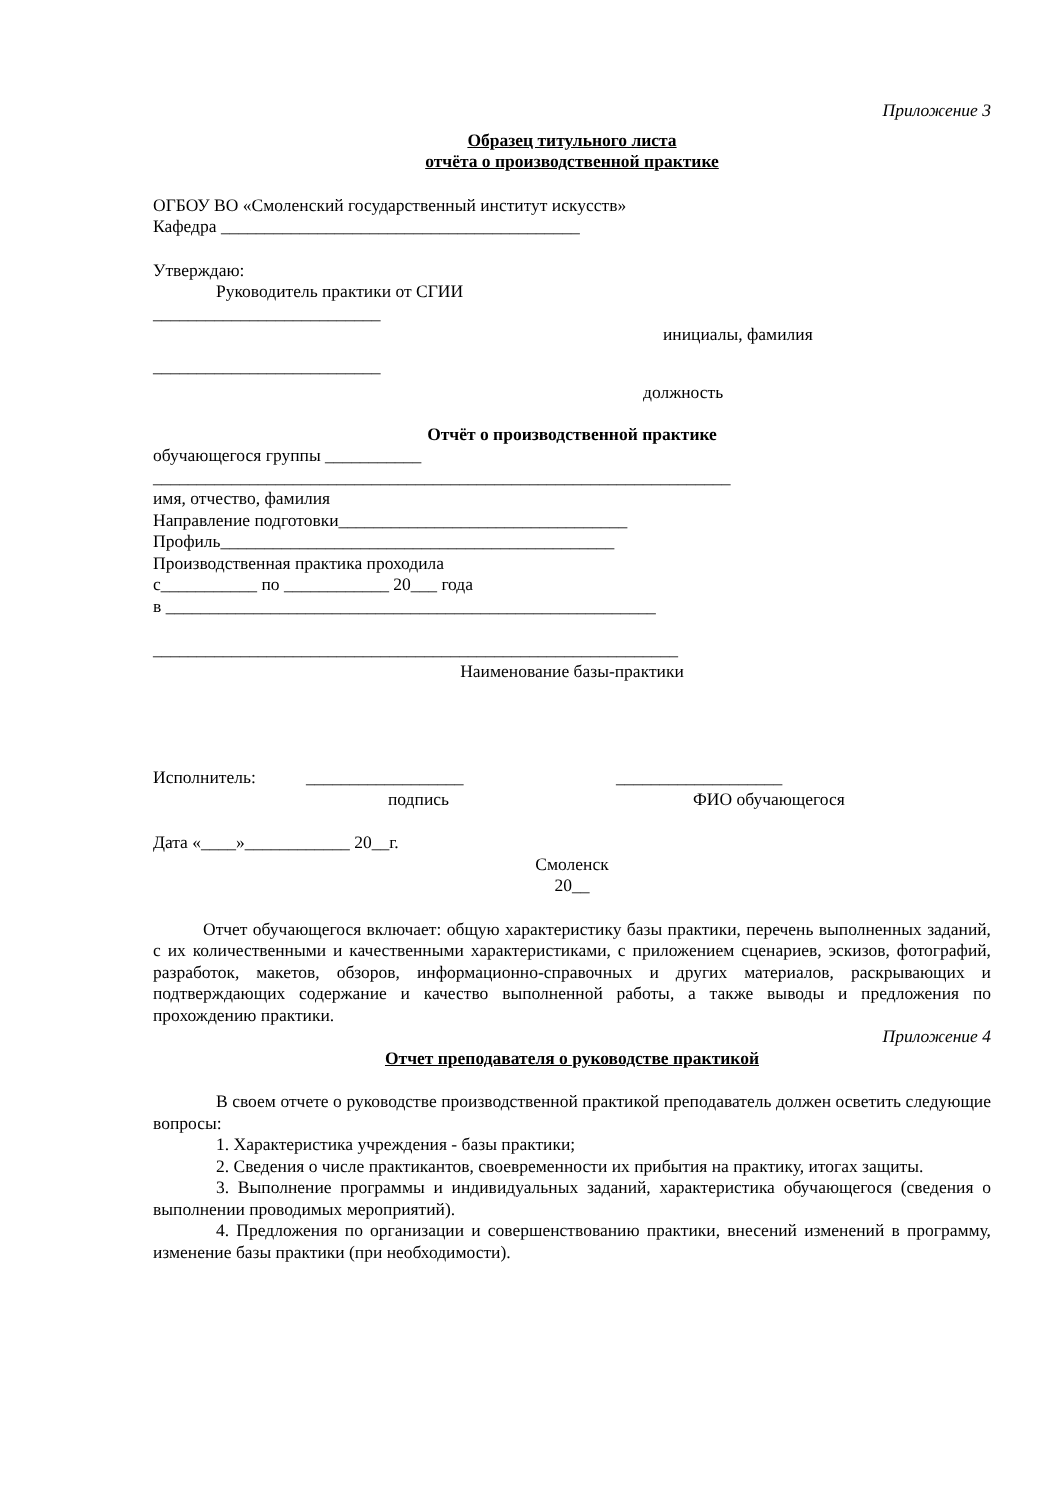Приложение 3
Образец титульного листа
отчёта о производственной практике
ОГБОУ ВО «Смоленский государственный институт искусств»
Кафедра _________________________________________
Утверждаю:
Руководитель практики от СГИИ
__________________________
инициалы, фамилия
__________________________
должность
Отчёт о производственной практике
обучающегося группы ___________
__________________________________________________________________
имя, отчество, фамилия
Направление подготовки_________________________________
Профиль_____________________________________________
Производственная практика проходила
с___________ по ____________ 20___ года
в ________________________________________________________
____________________________________________________________
Наименование базы-практики
Исполнитель: __________________ ___________________
подпись ФИО обучающегося
Дата «____»____________ 20__г.
Смоленск
20__
Отчет обучающегося включает: общую характеристику базы практики, перечень выполненных заданий, с их количественными и качественными характеристиками, с приложением сценариев, эскизов, фотографий, разработок, макетов, обзоров, информационно-справочных и других материалов, раскрывающих и подтверждающих содержание и качество выполненной работы, а также выводы и предложения по прохождению практики.
Приложение 4
Отчет преподавателя о руководстве практикой
В своем отчете о руководстве производственной практикой преподаватель должен осветить следующие вопросы:
1. Характеристика учреждения - базы практики;
2. Сведения о числе практикантов, своевременности их прибытия на практику, итогах защиты.
3. Выполнение программы и индивидуальных заданий, характеристика обучающегося (сведения о выполнении проводимых мероприятий).
4. Предложения по организации и совершенствованию практики, внесений изменений в программу, изменение базы практики (при необходимости).